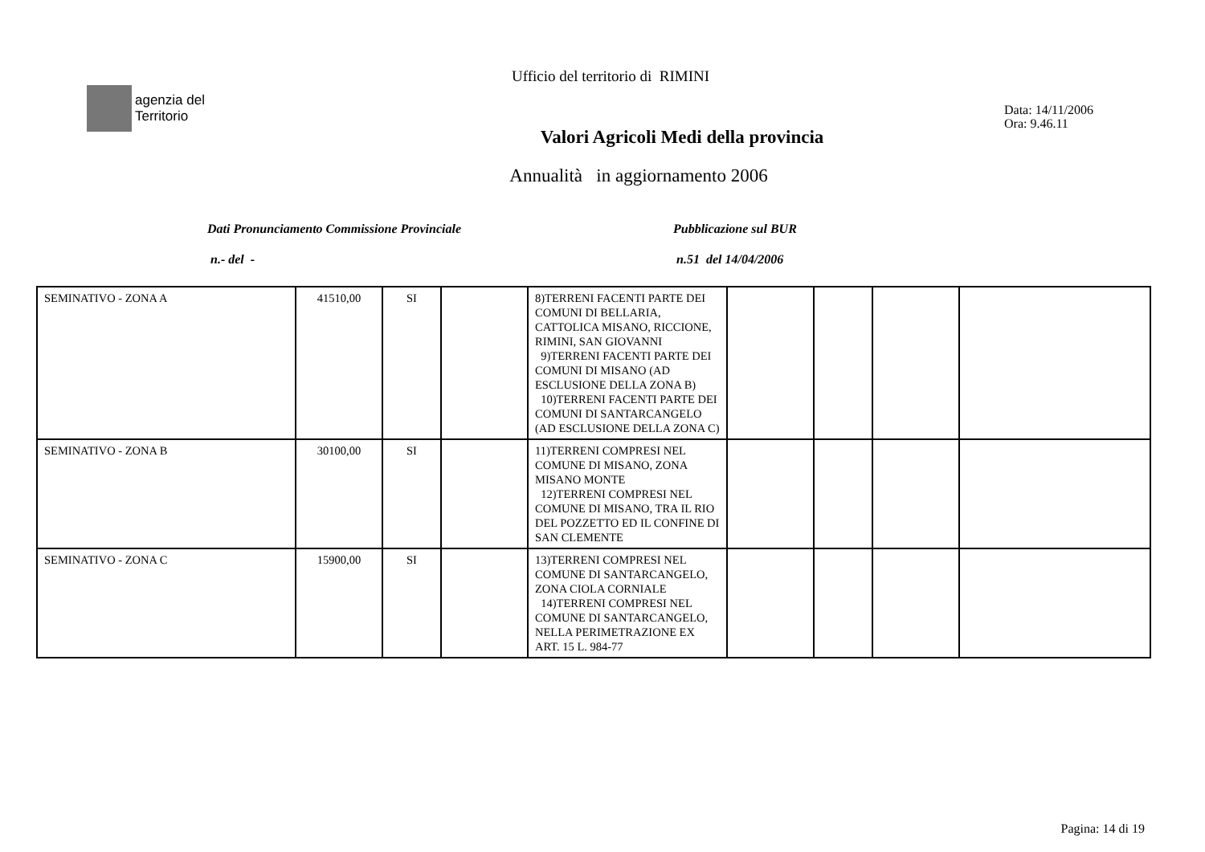Ufficio del territorio di RIMINI
agenzia del
Territorio
Valori Agricoli Medi della provincia
Data: 14/11/2006
Ora: 9.46.11
Annualità in aggiornamento 2006
Dati Pronunciamento Commissione Provinciale
n.- del -
Pubblicazione sul BUR
n.51 del 14/04/2006
| SEMINATIVO - ZONA A | 41510,00 | SI | | 8)TERRENI FACENTI PARTE DEI COMUNI DI BELLARIA, CATTOLICA MISANO, RICCIONE, RIMINI, SAN GIOVANNI 9)TERRENI FACENTI PARTE DEI COMUNI DI MISANO (AD ESCLUSIONE DELLA ZONA B) 10)TERRENI FACENTI PARTE DEI COMUNI DI SANTARCANGELO (AD ESCLUSIONE DELLA ZONA C) | | | | |
| SEMINATIVO - ZONA B | 30100,00 | SI | | 11)TERRENI COMPRESI NEL COMUNE DI MISANO, ZONA MISANO MONTE 12)TERRENI COMPRESI NEL COMUNE DI MISANO, TRA IL RIO DEL POZZETTO ED IL CONFINE DI SAN CLEMENTE | | | | |
| SEMINATIVO - ZONA C | 15900,00 | SI | | 13)TERRENI COMPRESI NEL COMUNE DI SANTARCANGELO, ZONA CIOLA CORNIALE 14)TERRENI COMPRESI NEL COMUNE DI SANTARCANGELO, NELLA PERIMETRAZIONE EX ART. 15 L. 984-77 | | | | |
Pagina: 14 di 19